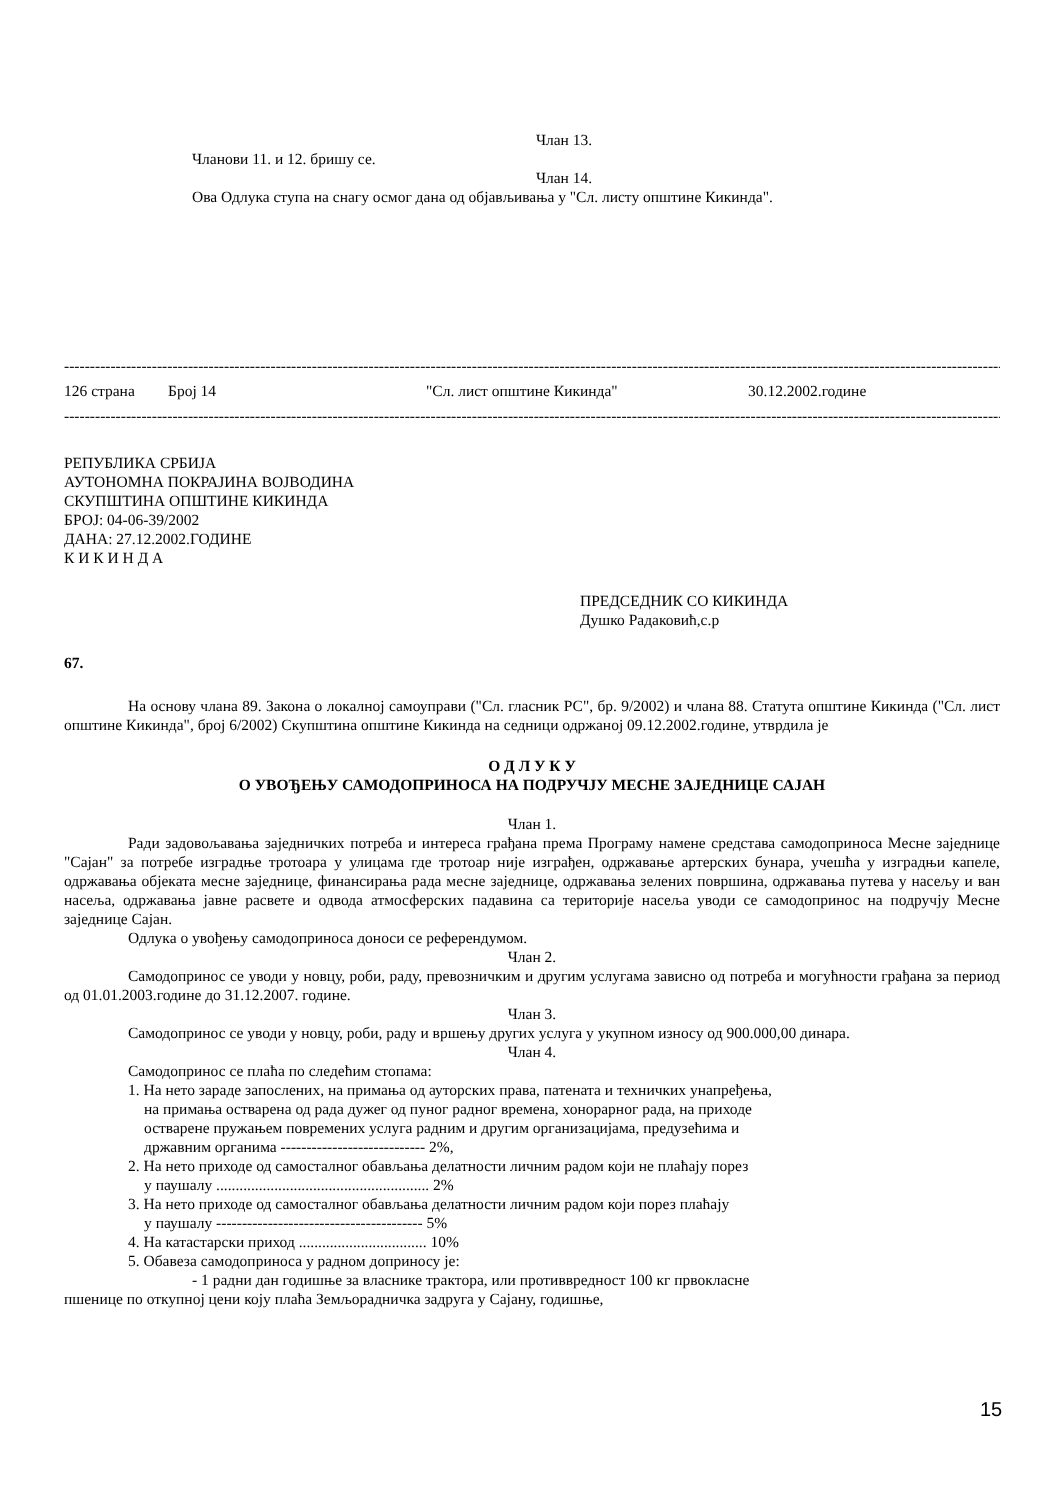Члан 13.
Чланови 11. и 12. бришу се.
Члан 14.
Ова Одлука ступа на снагу осмог дана од објављивања у "Сл. листу општине Кикинда".
----------------------------------------------------------------------------------------------------------------------------------------------------------------------------------------
126 страна Број 14 "Сл. лист општине Кикинда" 30.12.2002.године
----------------------------------------------------------------------------------------------------------------------------------------------------------------------------------------
РЕПУБЛИКА СРБИЈА
АУТОНОМНА ПОКРАЈИНА ВОЈВОДИНА
СКУПШТИНА ОПШТИНЕ КИКИНДА
БРОЈ: 04-06-39/2002
ДАНА: 27.12.2002.ГОДИНЕ
К И К И Н Д А
ПРЕДСЕДНИК СО КИКИНДА
Душко Радаковић,с.р
67.
На основу члана 89. Закона о локалној самоуправи ("Сл. гласник РС", бр. 9/2002) и члана 88. Статута општине Кикинда ("Сл. лист општине Кикинда", број 6/2002) Скупштина општине Кикинда на седници одржаној 09.12.2002.године, утврдила је
О Д Л У К У
О УВОЂЕЊУ САМОДОПРИНОСА НА ПОДРУЧЈУ МЕСНЕ ЗАЈЕДНИЦЕ САЈАН
Члан 1.
Ради задовољавања заједничких потреба и интереса грађана према Програму намене средстава самодоприноса Месне заједнице "Сајан" за потребе изградње тротоара у улицама где тротоар није изграђен, одржавање артерских бунара, учешћа у изградњи капеле, одржавања објеката месне заједнице, финансирања рада месне заједнице, одржавања зелених површина, одржавања путева у насељу и ван насеља, одржавања јавне расвете и одвода атмосферских падавина са територије насеља уводи се самодопринос на подручју Месне заједнице Сајан.
Одлука о увођењу самодоприноса доноси се референдумом.
Члан 2.
Самодопринос се уводи у новцу, роби, раду, превозничким и другим услугама зависно од потреба и могућности грађана за период од 01.01.2003.године до 31.12.2007. године.
Члан 3.
Самодопринос се уводи у новцу, роби, раду и вршењу других услуга у укупном износу од 900.000,00 динара.
Члан 4.
Самодопринос се плаћа по следећим стопама:
1. На нето зараде запослених, на примања од ауторских права, патената и техничких унапређења,
на примања остварена од рада дужег од пуног радног времена, хонорарног рада, на приходе
остварене пружањем повремених услуга радним и другим организацијама, предузећима и
државним органима ---------------------------- 2%,
2. На нето приходе од самосталног обављања делатности личним радом који не плаћају порез
у паушалу ....................................................... 2%
3. На нето приходе од самосталног обављања делатности личним радом који порез плаћају
у паушалу ---------------------------------------- 5%
4. На катастарски приход ................................. 10%
5. Обавеза самодоприноса у радном доприносу је:
- 1 радни дан годишње за власнике трактора, или противвредност 100 кг првокласне
пшенице по откупној цени коју плаћа Земљорадничка задруга у Сајану, годишње,
15